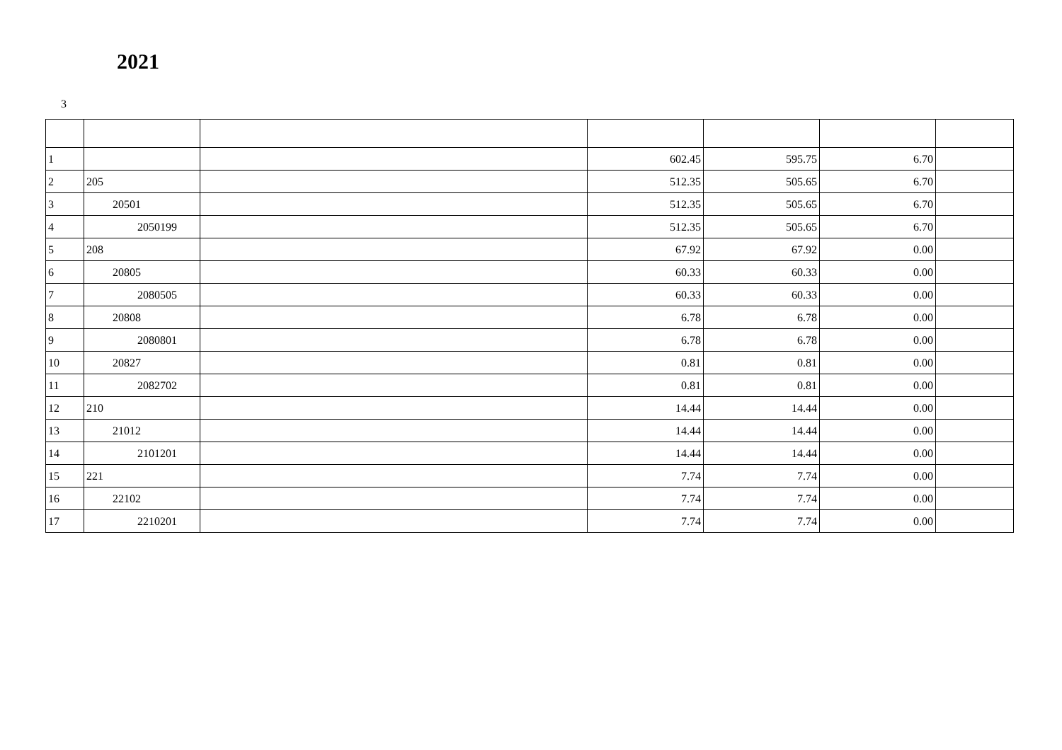2021
3
| 1 | | | 602.45 | 595.75 | 6.70 | |
| 2 | 205 | | 512.35 | 505.65 | 6.70 | |
| 3 | 20501 | | 512.35 | 505.65 | 6.70 | |
| 4 | 2050199 | | 512.35 | 505.65 | 6.70 | |
| 5 | 208 | | 67.92 | 67.92 | 0.00 | |
| 6 | 20805 | | 60.33 | 60.33 | 0.00 | |
| 7 | 2080505 | | 60.33 | 60.33 | 0.00 | |
| 8 | 20808 | | 6.78 | 6.78 | 0.00 | |
| 9 | 2080801 | | 6.78 | 6.78 | 0.00 | |
| 10 | 20827 | | 0.81 | 0.81 | 0.00 | |
| 11 | 2082702 | | 0.81 | 0.81 | 0.00 | |
| 12 | 210 | | 14.44 | 14.44 | 0.00 | |
| 13 | 21012 | | 14.44 | 14.44 | 0.00 | |
| 14 | 2101201 | | 14.44 | 14.44 | 0.00 | |
| 15 | 221 | | 7.74 | 7.74 | 0.00 | |
| 16 | 22102 | | 7.74 | 7.74 | 0.00 | |
| 17 | 2210201 | | 7.74 | 7.74 | 0.00 | |